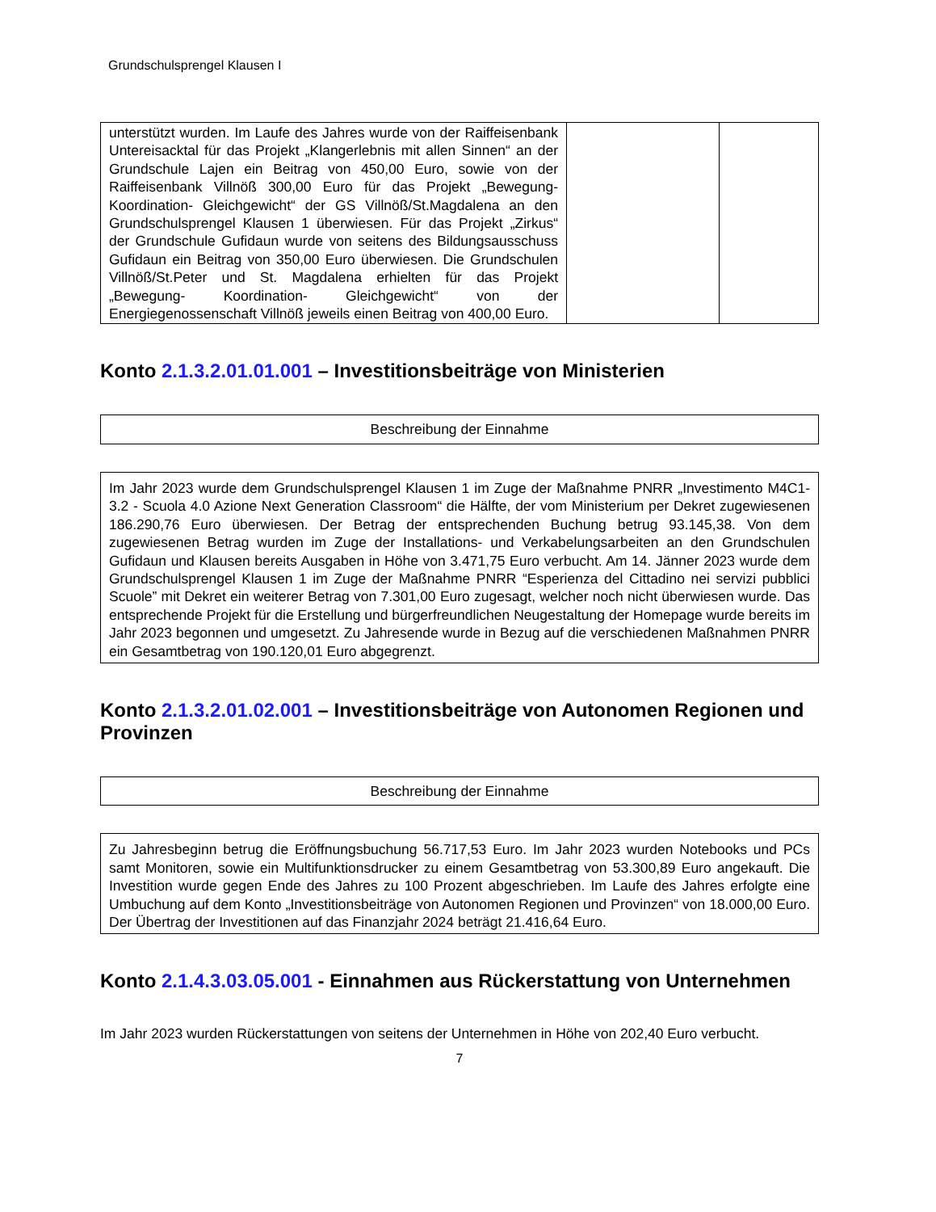Grundschulsprengel Klausen I
| unterstützt wurden. Im Laufe des Jahres wurde von der Raiffeisenbank Untereisacktal für das Projekt „Klangerlebnis mit allen Sinnen“ an der Grundschule Lajen ein Beitrag von 450,00 Euro, sowie von der Raiffeisenbank Villnöß 300,00 Euro für das Projekt „Bewegung- Koordination- Gleichgewicht“ der GS Villnöß/St.Magdalena an den Grundschulsprengel Klausen 1 überwiesen. Für das Projekt „Zirkus“ der Grundschule Gufidaun wurde von seitens des Bildungsausschuss Gufidaun ein Beitrag von 350,00 Euro überwiesen. Die Grundschulen Villnöß/St.Peter und St. Magdalena erhielten für das Projekt „Bewegung- Koordination- Gleichgewicht“ von der Energiegenossenschaft Villnöß jeweils einen Beitrag von 400,00 Euro. | | |
Konto 2.1.3.2.01.01.001 – Investitionsbeiträge von Ministerien
| Beschreibung der Einnahme |
| Im Jahr 2023 wurde dem Grundschulsprengel Klausen 1 im Zuge der Maßnahme PNRR „Investimento M4C1-3.2 - Scuola 4.0 Azione Next Generation Classroom“ die Hälfte, der vom Ministerium per Dekret zugewiesenen 186.290,76 Euro überwiesen. Der Betrag der entsprechenden Buchung betrug 93.145,38. Von dem zugewiesenen Betrag wurden im Zuge der Installations- und Verkabelungsarbeiten an den Grundschulen Gufidaun und Klausen bereits Ausgaben in Höhe von 3.471,75 Euro verbucht. Am 14. Jänner 2023 wurde dem Grundschulsprengel Klausen 1 im Zuge der Maßnahme PNRR “Esperienza del Cittadino nei servizi pubblici Scuole” mit Dekret ein weiterer Betrag von 7.301,00 Euro zugesagt, welcher noch nicht überwiesen wurde. Das entsprechende Projekt für die Erstellung und bürgerfreundlichen Neugestaltung der Homepage wurde bereits im Jahr 2023 begonnen und umgesetzt. Zu Jahresende wurde in Bezug auf die verschiedenen Maßnahmen PNRR ein Gesamtbetrag von 190.120,01 Euro abgegrenzt. |
Konto 2.1.3.2.01.02.001 – Investitionsbeiträge von Autonomen Regionen und Provinzen
| Beschreibung der Einnahme |
| Zu Jahresbeginn betrug die Eröffnungsbuchung 56.717,53 Euro. Im Jahr 2023 wurden Notebooks und PCs samt Monitoren, sowie ein Multifunktionsdrucker zu einem Gesamtbetrag von 53.300,89 Euro angekauft. Die Investition wurde gegen Ende des Jahres zu 100 Prozent abgeschrieben. Im Laufe des Jahres erfolgte eine Umbuchung auf dem Konto „Investitionsbeiträge von Autonomen Regionen und Provinzen“ von 18.000,00 Euro. Der Übertrag der Investitionen auf das Finanzjahr 2024 beträgt 21.416,64 Euro. |
Konto 2.1.4.3.03.05.001 - Einnahmen aus Rückerstattung von Unternehmen
Im Jahr 2023 wurden Rückerstattungen von seitens der Unternehmen in Höhe von 202,40 Euro verbucht.
7